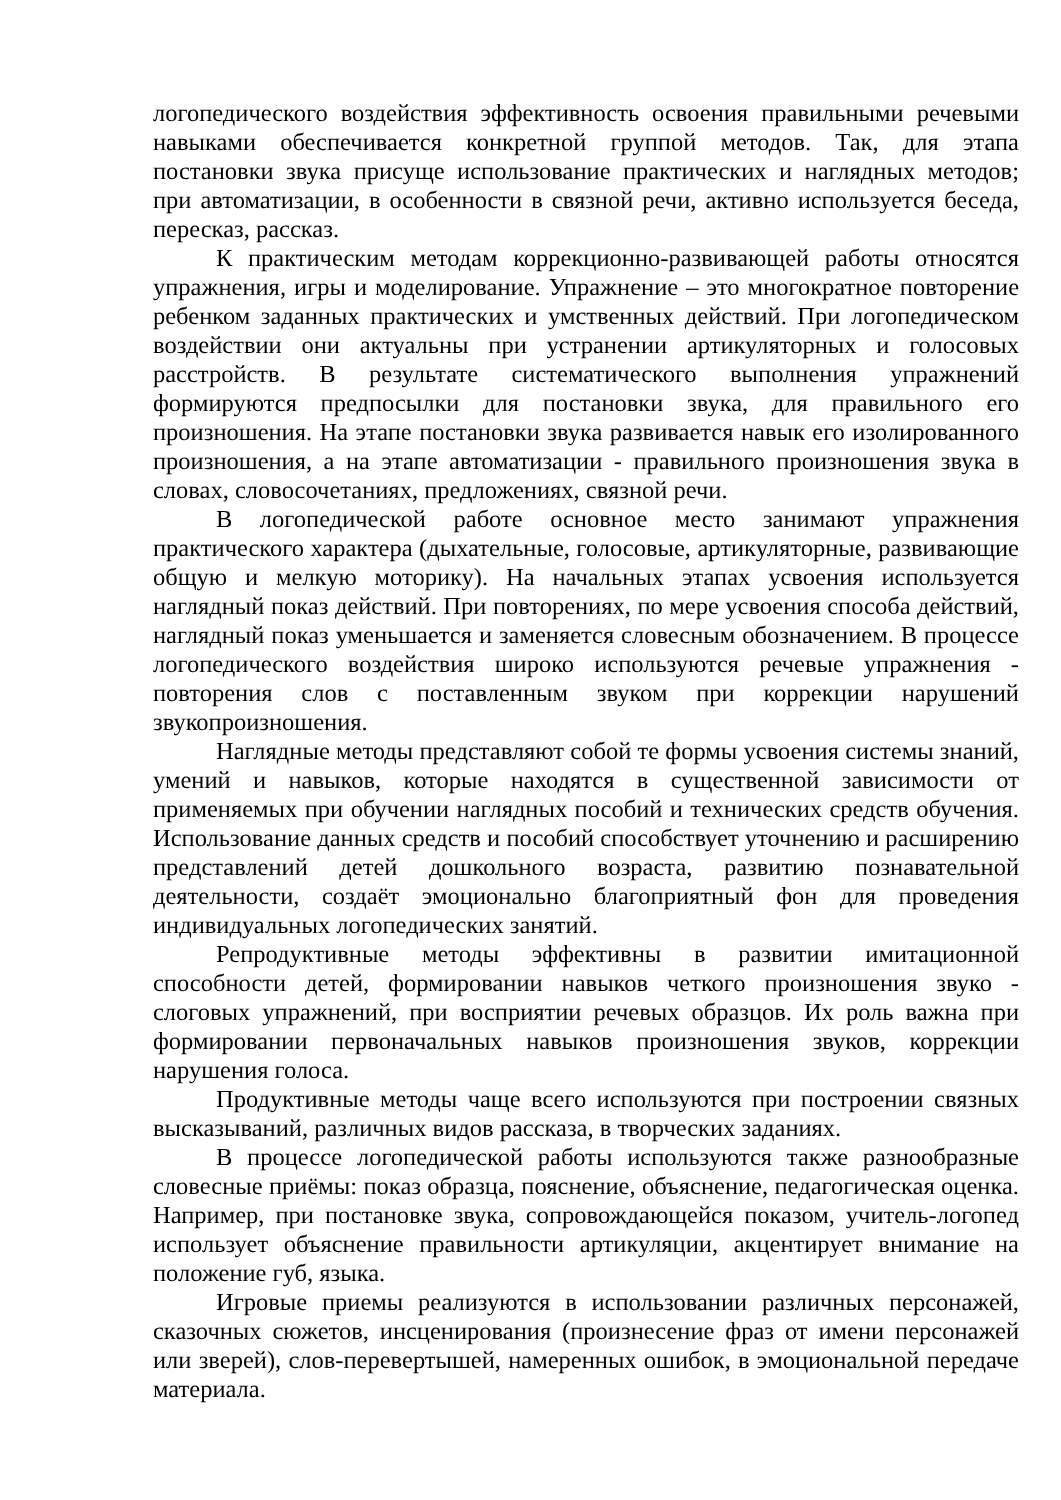логопедического воздействия эффективность освоения правильными речевыми навыками обеспечивается конкретной группой методов. Так, для этапа постановки звука присуще использование практических и наглядных методов; при автоматизации, в особенности в связной речи, активно используется беседа, пересказ, рассказ.
К практическим методам коррекционно-развивающей работы относятся упражнения, игры и моделирование. Упражнение – это многократное повторение ребенком заданных практических и умственных действий. При логопедическом воздействии они актуальны при устранении артикуляторных и голосовых расстройств. В результате систематического выполнения упражнений формируются предпосылки для постановки звука, для правильного его произношения. На этапе постановки звука развивается навык его изолированного произношения, а на этапе автоматизации - правильного произношения звука в словах, словосочетаниях, предложениях, связной речи.
В логопедической работе основное место занимают упражнения практического характера (дыхательные, голосовые, артикуляторные, развивающие общую и мелкую моторику). На начальных этапах усвоения используется наглядный показ действий. При повторениях, по мере усвоения способа действий, наглядный показ уменьшается и заменяется словесным обозначением. В процессе логопедического воздействия широко используются речевые упражнения - повторения слов с поставленным звуком при коррекции нарушений звукопроизношения.
Наглядные методы представляют собой те формы усвоения системы знаний, умений и навыков, которые находятся в существенной зависимости от применяемых при обучении наглядных пособий и технических средств обучения. Использование данных средств и пособий способствует уточнению и расширению представлений детей дошкольного возраста, развитию познавательной деятельности, создаёт эмоционально благоприятный фон для проведения индивидуальных логопедических занятий.
Репродуктивные методы эффективны в развитии имитационной способности детей, формировании навыков четкого произношения звуко - слоговых упражнений, при восприятии речевых образцов. Их роль важна при формировании первоначальных навыков произношения звуков, коррекции нарушения голоса.
Продуктивные методы чаще всего используются при построении связных высказываний, различных видов рассказа, в творческих заданиях.
В процессе логопедической работы используются также разнообразные словесные приёмы: показ образца, пояснение, объяснение, педагогическая оценка. Например, при постановке звука, сопровождающейся показом, учитель-логопед использует объяснение правильности артикуляции, акцентирует внимание на положение губ, языка.
Игровые приемы реализуются в использовании различных персонажей, сказочных сюжетов, инсценирования (произнесение фраз от имени персонажей или зверей), слов-перевертышей, намеренных ошибок, в эмоциональной передаче материала.